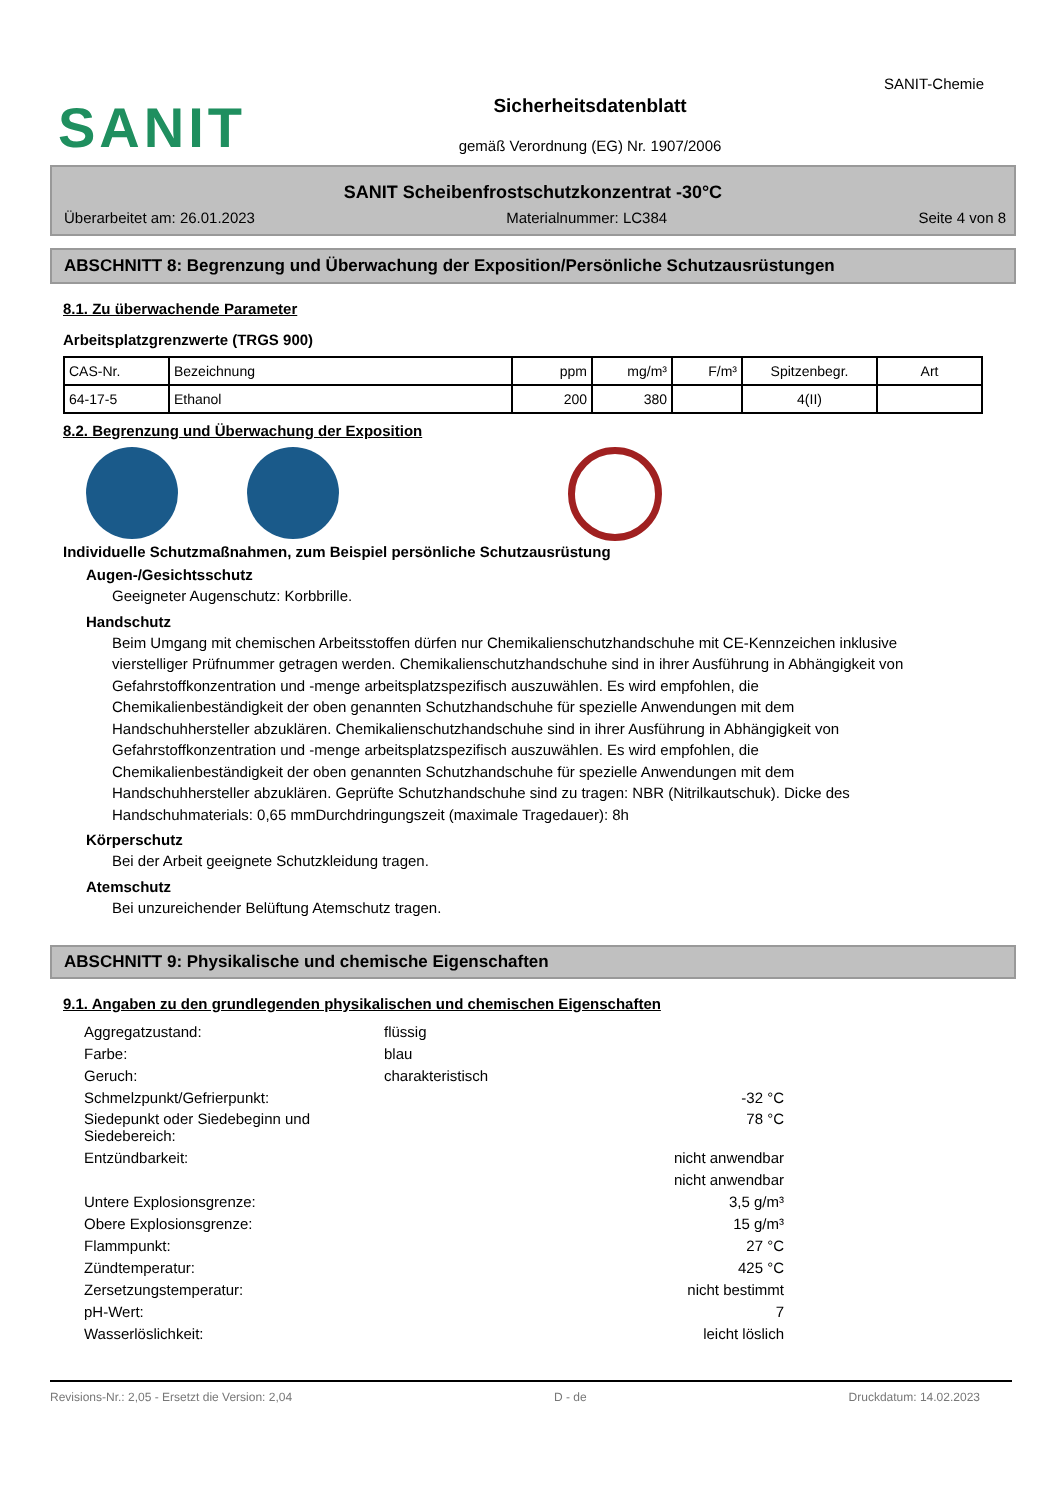SANIT
SANIT-Chemie
Sicherheitsdatenblatt
gemäß Verordnung (EG) Nr. 1907/2006
SANIT Scheibenfrostschutzkonzentrat -30°C
Überarbeitet am: 26.01.2023 Materialnummer: LC384 Seite 4 von 8
ABSCHNITT 8: Begrenzung und Überwachung der Exposition/Persönliche Schutzausrüstungen
8.1. Zu überwachende Parameter
Arbeitsplatzgrenzwerte (TRGS 900)
| CAS-Nr. | Bezeichnung | ppm | mg/m³ | F/m³ | Spitzenbegr. | Art |
| 64-17-5 | Ethanol | 200 | 380 | | 4(II) | |
8.2. Begrenzung und Überwachung der Exposition
Individuelle Schutzmaßnahmen, zum Beispiel persönliche Schutzausrüstung
Augen-/Gesichtsschutz
Geeigneter Augenschutz: Korbbrille.
Handschutz
Beim Umgang mit chemischen Arbeitsstoffen dürfen nur Chemikalienschutzhandschuhe mit CE-Kennzeichen inklusive vierstelliger Prüfnummer getragen werden. Chemikalienschutzhandschuhe sind in ihrer Ausführung in Abhängigkeit von Gefahrstoffkonzentration und -menge arbeitsplatzspezifisch auszuwählen. Es wird empfohlen, die Chemikalienbeständigkeit der oben genannten Schutzhandschuhe für spezielle Anwendungen mit dem Handschuhhersteller abzuklären. Chemikalienschutzhandschuhe sind in ihrer Ausführung in Abhängigkeit von Gefahrstoffkonzentration und -menge arbeitsplatzspezifisch auszuwählen. Es wird empfohlen, die Chemikalienbeständigkeit der oben genannten Schutzhandschuhe für spezielle Anwendungen mit dem Handschuhhersteller abzuklären. Geprüfte Schutzhandschuhe sind zu tragen: NBR (Nitrilkautschuk). Dicke des Handschuhmaterials: 0,65 mmDurchdringungszeit (maximale Tragedauer): 8h
Körperschutz
Bei der Arbeit geeignete Schutzkleidung tragen.
Atemschutz
Bei unzureichender Belüftung Atemschutz tragen.
ABSCHNITT 9: Physikalische und chemische Eigenschaften
9.1. Angaben zu den grundlegenden physikalischen und chemischen Eigenschaften
| Aggregatzustand: | flüssig | |
| Farbe: | blau | |
| Geruch: | charakteristisch | |
| Schmelzpunkt/Gefrierpunkt: | | -32 °C |
| Siedepunkt oder Siedebeginn und Siedebereich: | | 78 °C |
| Entzündbarkeit: | | nicht anwendbar |
| | | nicht anwendbar |
| Untere Explosionsgrenze: | | 3,5 g/m³ |
| Obere Explosionsgrenze: | | 15 g/m³ |
| Flammpunkt: | | 27 °C |
| Zündtemperatur: | | 425 °C |
| Zersetzungstemperatur: | | nicht bestimmt |
| pH-Wert: | | 7 |
| Wasserlöslichkeit: | | leicht löslich |
Revisions-Nr.: 2,05 - Ersetzt die Version: 2,04 D - de Druckdatum: 14.02.2023